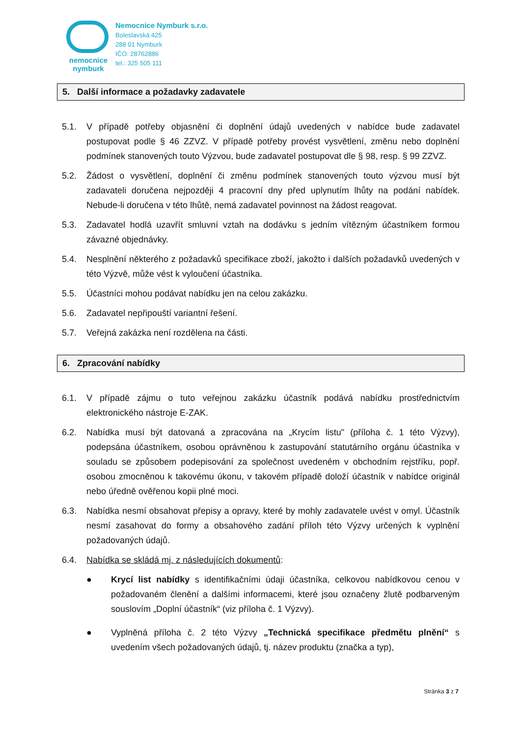nemocnice
nymburk
Nemocnice Nymburk s.r.o.
Boleslavská 425
288 01 Nymburk
IČO: 28762886
tel.: 325 505 111
5. Další informace a požadavky zadavatele
5.1. V případě potřeby objasnění či doplnění údajů uvedených v nabídce bude zadavatel postupovat podle § 46 ZZVZ. V případě potřeby provést vysvětlení, změnu nebo doplnění podmínek stanovených touto Výzvou, bude zadavatel postupovat dle § 98, resp. § 99 ZZVZ.
5.2. Žádost o vysvětlení, doplnění či změnu podmínek stanovených touto výzvou musí být zadavateli doručena nejpozději 4 pracovní dny před uplynutím lhůty na podání nabídek. Nebude-li doručena v této lhůtě, nemá zadavatel povinnost na žádost reagovat.
5.3. Zadavatel hodlá uzavřít smluvní vztah na dodávku s jedním vítězným účastníkem formou závazné objednávky.
5.4. Nesplnění některého z požadavků specifikace zboží, jakožto i dalších požadavků uvedených v této Výzvě, může vést k vyloučení účastníka.
5.5. Účastníci mohou podávat nabídku jen na celou zakázku.
5.6. Zadavatel nepřipouští variantní řešení.
5.7. Veřejná zakázka není rozdělena na části.
6. Zpracování nabídky
6.1. V případě zájmu o tuto veřejnou zakázku účastník podává nabídku prostřednictvím elektronického nástroje E-ZAK.
6.2. Nabídka musí být datovaná a zpracována na „Krycím listu" (příloha č. 1 této Výzvy), podepsána účastníkem, osobou oprávněnou k zastupování statutárního orgánu účastníka v souladu se způsobem podepisování za společnost uvedeném v obchodním rejstříku, popř. osobou zmocněnou k takovému úkonu, v takovém případě doloží účastník v nabídce originál nebo úředně ověřenou kopii plné moci.
6.3. Nabídka nesmí obsahovat přepisy a opravy, které by mohly zadavatele uvést v omyl. Účastník nesmí zasahovat do formy a obsahového zadání příloh této Výzvy určených k vyplnění požadovaných údajů.
6.4. Nabídka se skládá mj. z následujících dokumentů:
● Krycí list nabídky s identifikačními údaji účastníka, celkovou nabídkovou cenou v požadovaném členění a dalšími informacemi, které jsou označeny žlutě podbarveným souslovím „Doplní účastník“ (viz příloha č. 1 Výzvy).
● Vyplněná příloha č. 2 této Výzvy „Technická specifikace předmětu plnění“ s uvedením všech požadovaných údajů, tj. název produktu (značka a typ),
Stránka 3 z 7